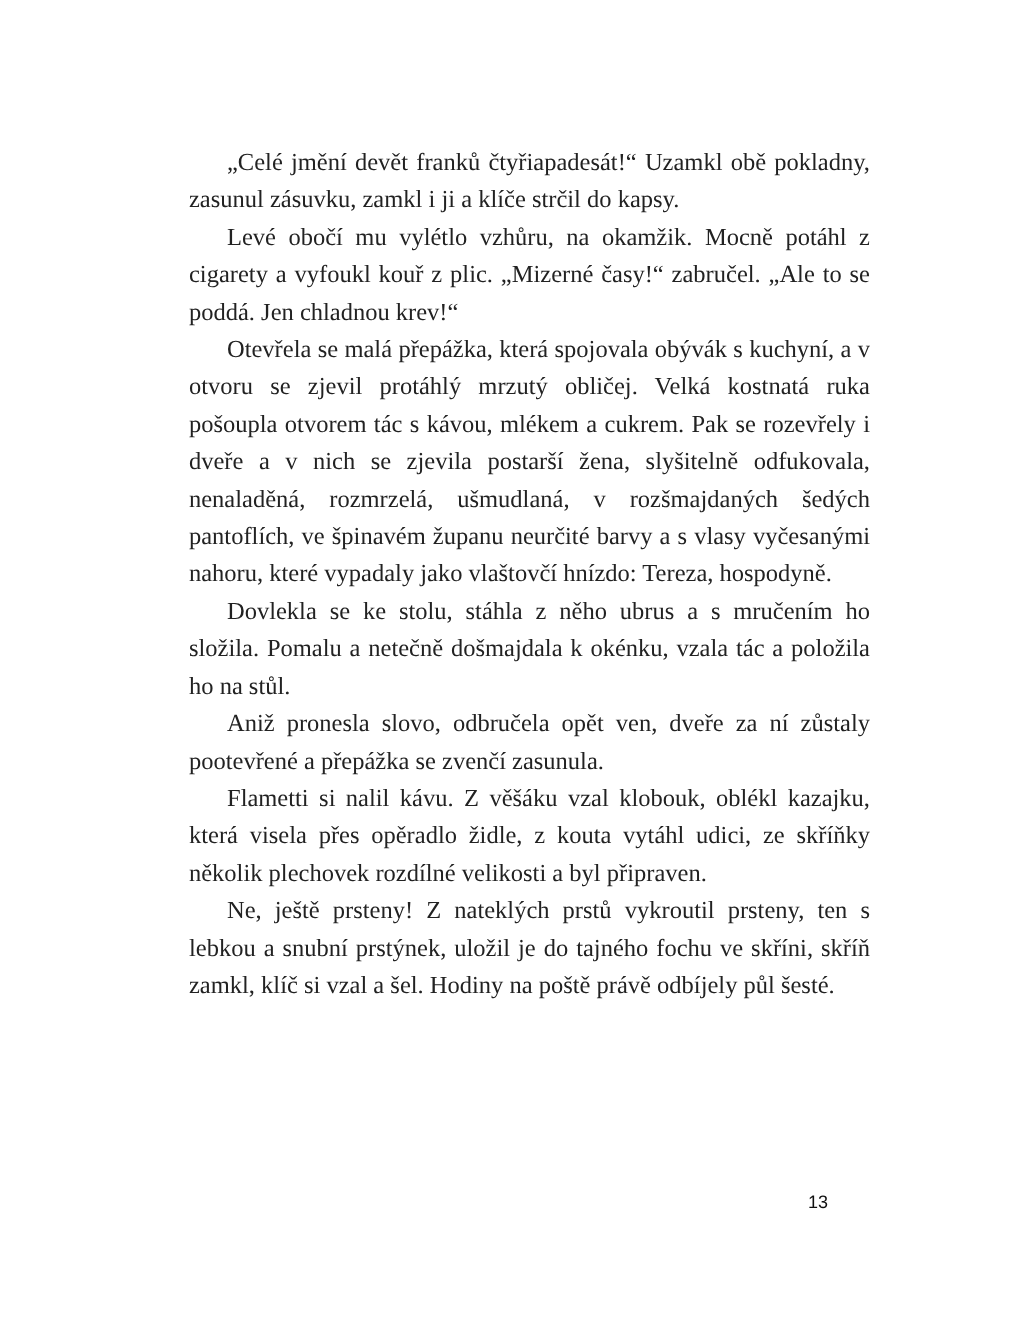„Celé jmění devět franků čtyřiapadesát!“ Uzamkl obě pokladny, zasunul zásuvku, zamkl i ji a klíče strčil do kapsy.
Levé obočí mu vylétlo vzhůru, na okamžik. Mocně potáhl z cigarety a vyfoukl kouř z plic. „Mizerné časy!“ zabručel. „Ale to se poddá. Jen chladnou krev!“
Otevřela se malá přepážka, která spojovala obývák s kuchyní, a v otvoru se zjevil protáhlý mrzutý obličej. Velká kostnatá ruka pošoupla otvorem tác s kávou, mlékem a cukrem. Pak se rozevřely i dveře a v nich se zjevila postarší žena, slyšitelně odfukovala, nenaladěná, rozmrzelá, ušmudlaná, v rozšmajdaných šedých pantoflích, ve špinavém županu neurčité barvy a s vlasy vyčesanými nahoru, které vypadaly jako vlaštovčí hnízdo: Tereza, hospodyně.
Dovlekla se ke stolu, stáhla z něho ubrus a s mručením ho složila. Pomalu a netečně došmajdala k okénku, vzala tác a položila ho na stůl.
Aniž pronesla slovo, odbručela opět ven, dveře za ní zůstaly pootevřené a přepážka se zvenčí zasunula.
Flametti si nalil kávu. Z věšáku vzal klobouk, oblékl kazajku, která visela přes opěradlo židle, z kouta vytáhl udici, ze skříňky několik plechovek rozdílné velikosti a byl připraven.
Ne, ještě prsteny! Z nateklých prstů vykroutil prsteny, ten s lebkou a snubní prstýnek, uložil je do tajného fochu ve skříni, skříň zamkl, klíč si vzal a šel. Hodiny na poště právě odbíjely půl šesté.
13